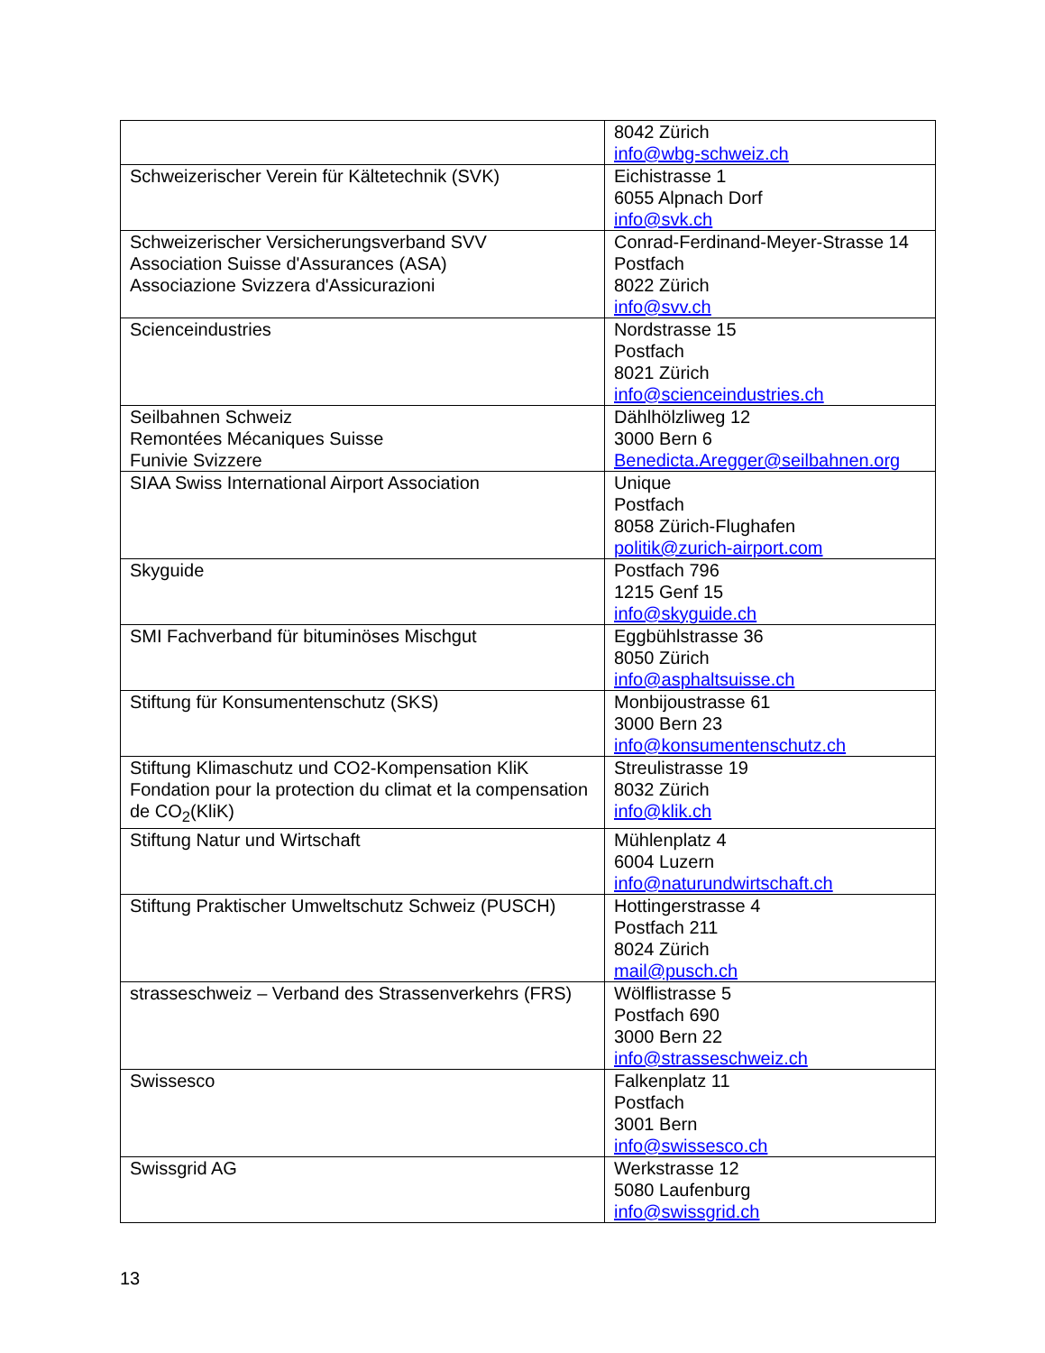| | 8042 Zürich info@wbg-schweiz.ch |
| Schweizerischer Verein für Kältetechnik (SVK) | Eichistrasse 1 6055 Alpnach Dorf info@svk.ch |
| Schweizerischer Versicherungsverband SVV Association Suisse d'Assurances (ASA) Associazione Svizzera d'Assicurazioni | Conrad-Ferdinand-Meyer-Strasse 14 Postfach 8022 Zürich info@svv.ch |
| Scienceindustries | Nordstrasse 15 Postfach 8021 Zürich info@scienceindustries.ch |
| Seilbahnen Schweiz Remontées Mécaniques Suisse Funivie Svizzere | Dählhölzliweg 12 3000 Bern 6 Benedicta.Aregger@seilbahnen.org |
| SIAA Swiss International Airport Association | Unique Postfach 8058 Zürich-Flughafen politik@zurich-airport.com |
| Skyguide | Postfach 796 1215 Genf 15 info@skyguide.ch |
| SMI Fachverband für bituminöses Mischgut | Eggbühlstrasse 36 8050 Zürich info@asphaltsuisse.ch |
| Stiftung für Konsumentenschutz (SKS) | Monbijoustrasse 61 3000 Bern 23 info@konsumentenschutz.ch |
| Stiftung Klimaschutz und CO2-Kompensation KliK Fondation pour la protection du climat et la compensation de CO<sub>2</sub>(KliK) | Streulistrasse 19 8032 Zürich info@klik.ch |
| Stiftung Natur und Wirtschaft | Mühlenplatz 4 6004 Luzern info@naturundwirtschaft.ch |
| Stiftung Praktischer Umweltschutz Schweiz (PUSCH) | Hottingerstrasse 4 Postfach 211 8024 Zürich mail@pusch.ch |
| strasseschweiz – Verband des Strassenverkehrs (FRS) | Wölflistrasse 5 Postfach 690 3000 Bern 22 info@strasseschweiz.ch |
| Swissesco | Falkenplatz 11 Postfach 3001 Bern info@swissesco.ch |
| Swissgrid AG | Werkstrasse 12 5080 Laufenburg info@swissgrid.ch |
13